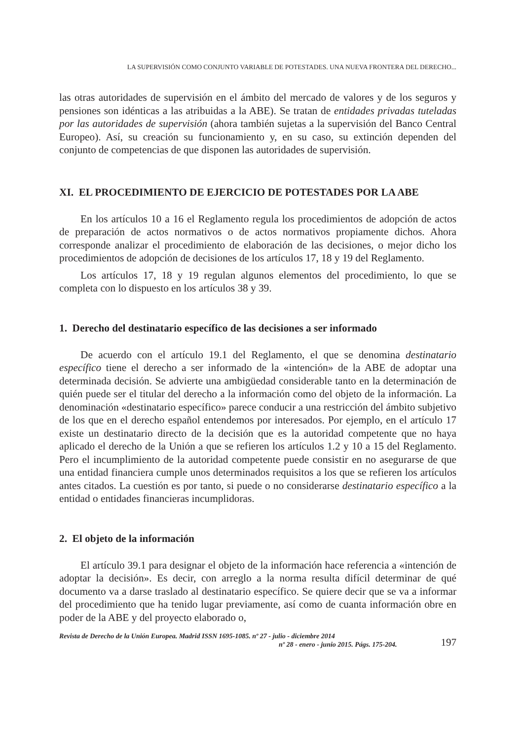LA SUPERVISIÓN COMO CONJUNTO VARIABLE DE POTESTADES. UNA NUEVA FRONTERA DEL DERECHO...
las otras autoridades de supervisión en el ámbito del mercado de valores y de los seguros y pensiones son idénticas a las atribuidas a la ABE). Se tratan de entidades privadas tuteladas por las autoridades de supervisión (ahora también sujetas a la supervisión del Banco Central Europeo). Así, su creación su funcionamiento y, en su caso, su extinción dependen del conjunto de competencias de que disponen las autoridades de supervisión.
XI. EL PROCEDIMIENTO DE EJERCICIO DE POTESTADES POR LA ABE
En los artículos 10 a 16 el Reglamento regula los procedimientos de adopción de actos de preparación de actos normativos o de actos normativos propiamente dichos. Ahora corresponde analizar el procedimiento de elaboración de las decisiones, o mejor dicho los procedimientos de adopción de decisiones de los artículos 17, 18 y 19 del Reglamento.
Los artículos 17, 18 y 19 regulan algunos elementos del procedimiento, lo que se completa con lo dispuesto en los artículos 38 y 39.
1. Derecho del destinatario específico de las decisiones a ser informado
De acuerdo con el artículo 19.1 del Reglamento, el que se denomina destinatario específico tiene el derecho a ser informado de la «intención» de la ABE de adoptar una determinada decisión. Se advierte una ambigüedad considerable tanto en la determinación de quién puede ser el titular del derecho a la información como del objeto de la información. La denominación «destinatario específico» parece conducir a una restricción del ámbito subjetivo de los que en el derecho español entendemos por interesados. Por ejemplo, en el artículo 17 existe un destinatario directo de la decisión que es la autoridad competente que no haya aplicado el derecho de la Unión a que se refieren los artículos 1.2 y 10 a 15 del Reglamento. Pero el incumplimiento de la autoridad competente puede consistir en no asegurarse de que una entidad financiera cumple unos determinados requisitos a los que se refieren los artículos antes citados. La cuestión es por tanto, si puede o no considerarse destinatario específico a la entidad o entidades financieras incumplidoras.
2. El objeto de la información
El artículo 39.1 para designar el objeto de la información hace referencia a «intención de adoptar la decisión». Es decir, con arreglo a la norma resulta difícil determinar de qué documento va a darse traslado al destinatario específico. Se quiere decir que se va a informar del procedimiento que ha tenido lugar previamente, así como de cuanta información obre en poder de la ABE y del proyecto elaborado o,
Revista de Derecho de la Unión Europea. Madrid ISSN 1695-1085. nº 27 - julio - diciembre 2014
nº 28 - enero - junio 2015. Págs. 175-204.
197